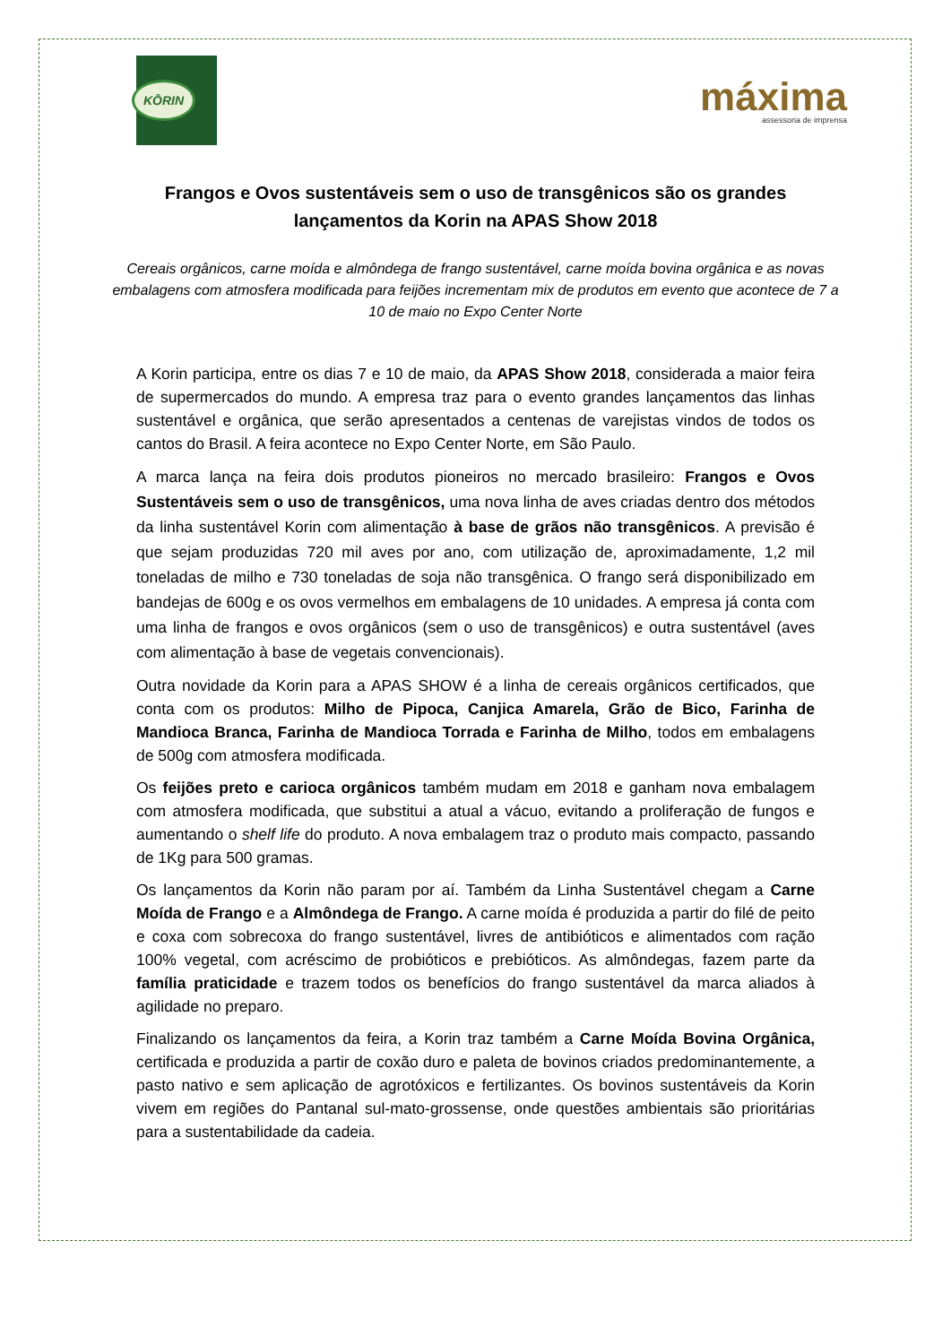KŌRIN
máxima
assessoria de imprensa
Frangos e Ovos sustentáveis sem o uso de transgênicos são os grandes lançamentos da Korin na APAS Show 2018
Cereais orgânicos, carne moída e almôndega de frango sustentável, carne moída bovina orgânica e as novas embalagens com atmosfera modificada para feijões incrementam mix de produtos em evento que acontece de 7 a 10 de maio no Expo Center Norte
A Korin participa, entre os dias 7 e 10 de maio, da APAS Show 2018, considerada a maior feira de supermercados do mundo. A empresa traz para o evento grandes lançamentos das linhas sustentável e orgânica, que serão apresentados a centenas de varejistas vindos de todos os cantos do Brasil. A feira acontece no Expo Center Norte, em São Paulo.
A marca lança na feira dois produtos pioneiros no mercado brasileiro: Frangos e Ovos Sustentáveis sem o uso de transgênicos, uma nova linha de aves criadas dentro dos métodos da linha sustentável Korin com alimentação à base de grãos não transgênicos. A previsão é que sejam produzidas 720 mil aves por ano, com utilização de, aproximadamente, 1,2 mil toneladas de milho e 730 toneladas de soja não transgênica. O frango será disponibilizado em bandejas de 600g e os ovos vermelhos em embalagens de 10 unidades. A empresa já conta com uma linha de frangos e ovos orgânicos (sem o uso de transgênicos) e outra sustentável (aves com alimentação à base de vegetais convencionais).
Outra novidade da Korin para a APAS SHOW é a linha de cereais orgânicos certificados, que conta com os produtos: Milho de Pipoca, Canjica Amarela, Grão de Bico, Farinha de Mandioca Branca, Farinha de Mandioca Torrada e Farinha de Milho, todos em embalagens de 500g com atmosfera modificada.
Os feijões preto e carioca orgânicos também mudam em 2018 e ganham nova embalagem com atmosfera modificada, que substitui a atual a vácuo, evitando a proliferação de fungos e aumentando o shelf life do produto. A nova embalagem traz o produto mais compacto, passando de 1Kg para 500 gramas.
Os lançamentos da Korin não param por aí. Também da Linha Sustentável chegam a Carne Moída de Frango e a Almôndega de Frango. A carne moída é produzida a partir do filé de peito e coxa com sobrecoxa do frango sustentável, livres de antibióticos e alimentados com ração 100% vegetal, com acréscimo de probióticos e prebióticos. As almôndegas, fazem parte da família praticidade e trazem todos os benefícios do frango sustentável da marca aliados à agilidade no preparo.
Finalizando os lançamentos da feira, a Korin traz também a Carne Moída Bovina Orgânica, certificada e produzida a partir de coxão duro e paleta de bovinos criados predominantemente, a pasto nativo e sem aplicação de agrotóxicos e fertilizantes. Os bovinos sustentáveis da Korin vivem em regiões do Pantanal sul-mato-grossense, onde questões ambientais são prioritárias para a sustentabilidade da cadeia.